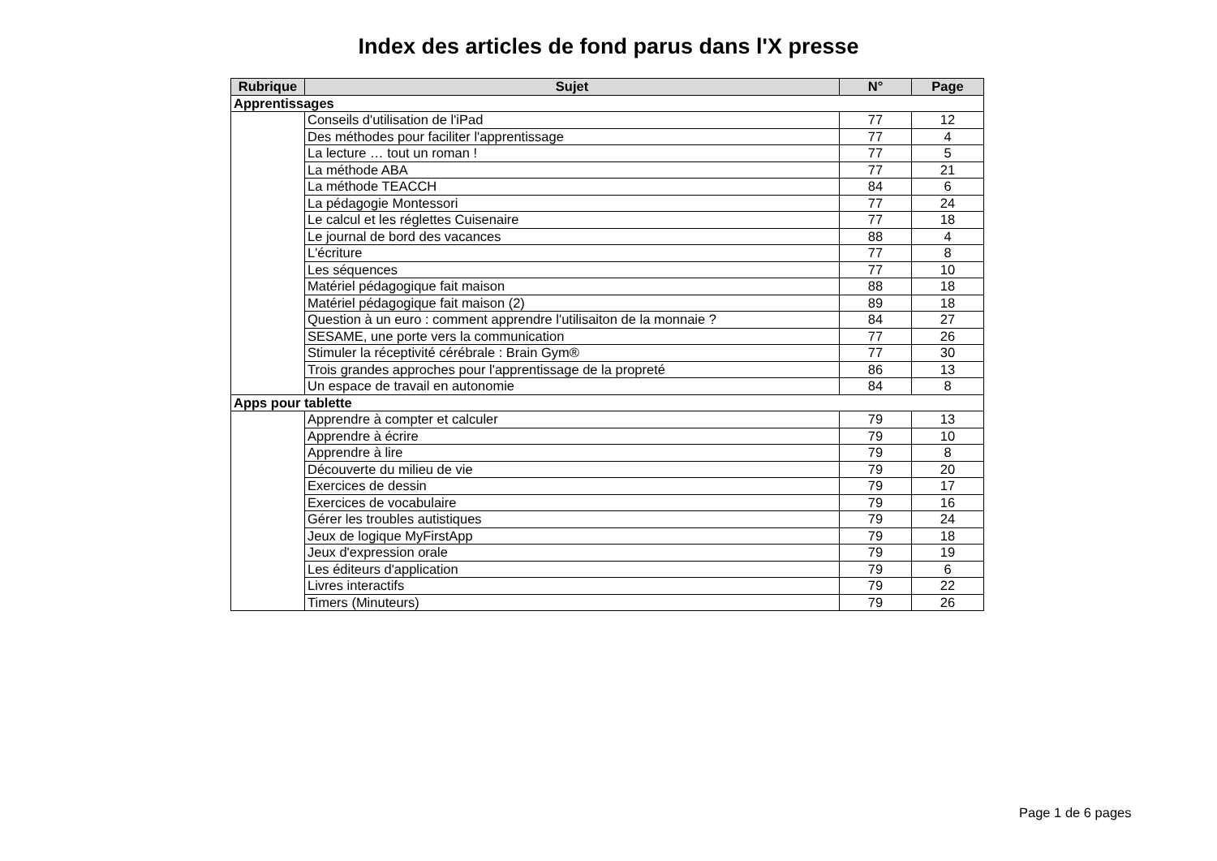Index des articles de fond parus dans l'X presse
| Rubrique | Sujet | N° | Page |
| --- | --- | --- | --- |
| Apprentissages | | | |
| | Conseils d'utilisation de l'iPad | 77 | 12 |
| | Des méthodes pour faciliter l'apprentissage | 77 | 4 |
| | La lecture … tout un roman ! | 77 | 5 |
| | La méthode ABA | 77 | 21 |
| | La méthode TEACCH | 84 | 6 |
| | La pédagogie Montessori | 77 | 24 |
| | Le calcul et les réglettes Cuisenaire | 77 | 18 |
| | Le journal de bord des vacances | 88 | 4 |
| | L'écriture | 77 | 8 |
| | Les séquences | 77 | 10 |
| | Matériel pédagogique fait maison | 88 | 18 |
| | Matériel pédagogique fait maison (2) | 89 | 18 |
| | Question à un euro : comment apprendre l'utilisaiton de la monnaie ? | 84 | 27 |
| | SESAME, une porte vers la communication | 77 | 26 |
| | Stimuler la réceptivité cérébrale : Brain Gym® | 77 | 30 |
| | Trois grandes approches pour l'apprentissage de la propreté | 86 | 13 |
| | Un espace de travail en autonomie | 84 | 8 |
| Apps pour tablette | | | |
| | Apprendre à compter et calculer | 79 | 13 |
| | Apprendre à écrire | 79 | 10 |
| | Apprendre à lire | 79 | 8 |
| | Découverte du milieu de vie | 79 | 20 |
| | Exercices de dessin | 79 | 17 |
| | Exercices de vocabulaire | 79 | 16 |
| | Gérer les troubles autistiques | 79 | 24 |
| | Jeux de logique MyFirstApp | 79 | 18 |
| | Jeux d'expression orale | 79 | 19 |
| | Les éditeurs d'application | 79 | 6 |
| | Livres interactifs | 79 | 22 |
| | Timers (Minuteurs) | 79 | 26 |
Page 1 de 6 pages